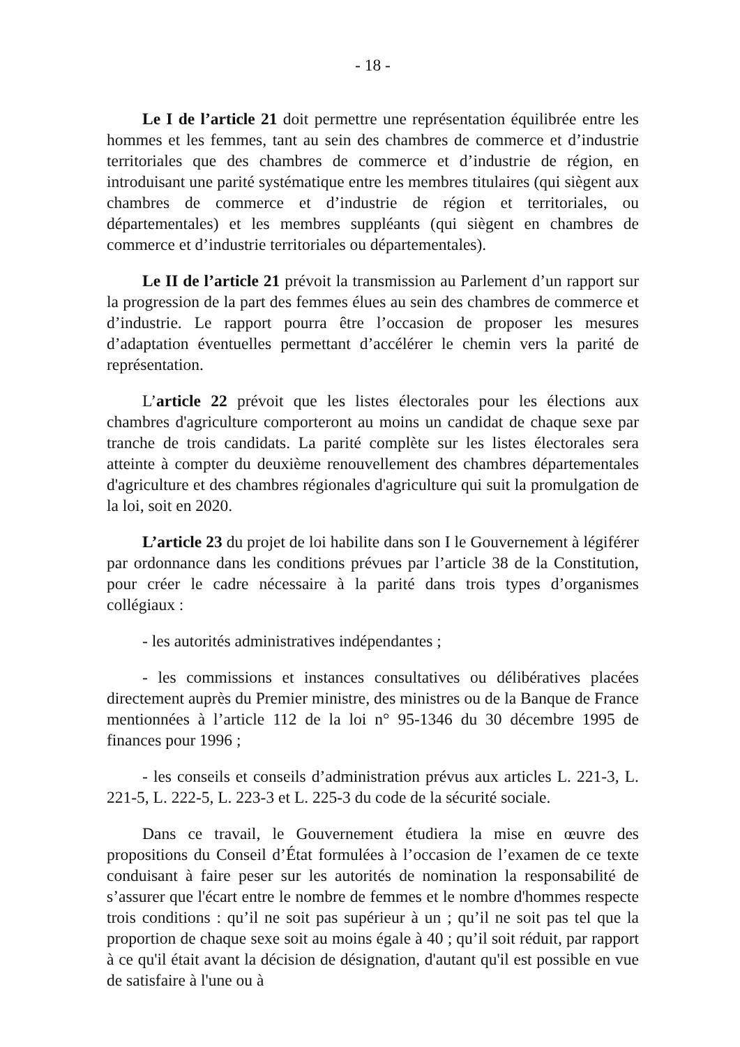- 18 -
Le I de l’article 21 doit permettre une représentation équilibrée entre les hommes et les femmes, tant au sein des chambres de commerce et d’industrie territoriales que des chambres de commerce et d’industrie de région, en introduisant une parité systématique entre les membres titulaires (qui siègent aux chambres de commerce et d’industrie de région et territoriales, ou départementales) et les membres suppléants (qui siègent en chambres de commerce et d’industrie territoriales ou départementales).
Le II de l’article 21 prévoit la transmission au Parlement d’un rapport sur la progression de la part des femmes élues au sein des chambres de commerce et d’industrie. Le rapport pourra être l’occasion de proposer les mesures d’adaptation éventuelles permettant d’accélérer le chemin vers la parité de représentation.
L’article 22 prévoit que les listes électorales pour les élections aux chambres d'agriculture comporteront au moins un candidat de chaque sexe par tranche de trois candidats. La parité complète sur les listes électorales sera atteinte à compter du deuxième renouvellement des chambres départementales d'agriculture et des chambres régionales d'agriculture qui suit la promulgation de la loi, soit en 2020.
L’article 23 du projet de loi habilite dans son I le Gouvernement à légiférer par ordonnance dans les conditions prévues par l’article 38 de la Constitution, pour créer le cadre nécessaire à la parité dans trois types d’organismes collégiaux :
- les autorités administratives indépendantes ;
- les commissions et instances consultatives ou délibératives placées directement auprès du Premier ministre, des ministres ou de la Banque de France mentionnées à l’article 112 de la loi n° 95-1346 du 30 décembre 1995 de finances pour 1996 ;
- les conseils et conseils d’administration prévus aux articles L. 221-3, L. 221-5, L. 222-5, L. 223-3 et L. 225-3 du code de la sécurité sociale.
Dans ce travail, le Gouvernement étudiera la mise en œuvre des propositions du Conseil d’État formulées à l’occasion de l’examen de ce texte conduisant à faire peser sur les autorités de nomination la responsabilité de s’assurer que l'écart entre le nombre de femmes et le nombre d'hommes respecte trois conditions : qu’il ne soit pas supérieur à un ; qu’il ne soit pas tel que la proportion de chaque sexe soit au moins égale à 40 ; qu’il soit réduit, par rapport à ce qu'il était avant la décision de désignation, d'autant qu'il est possible en vue de satisfaire à l'une ou à